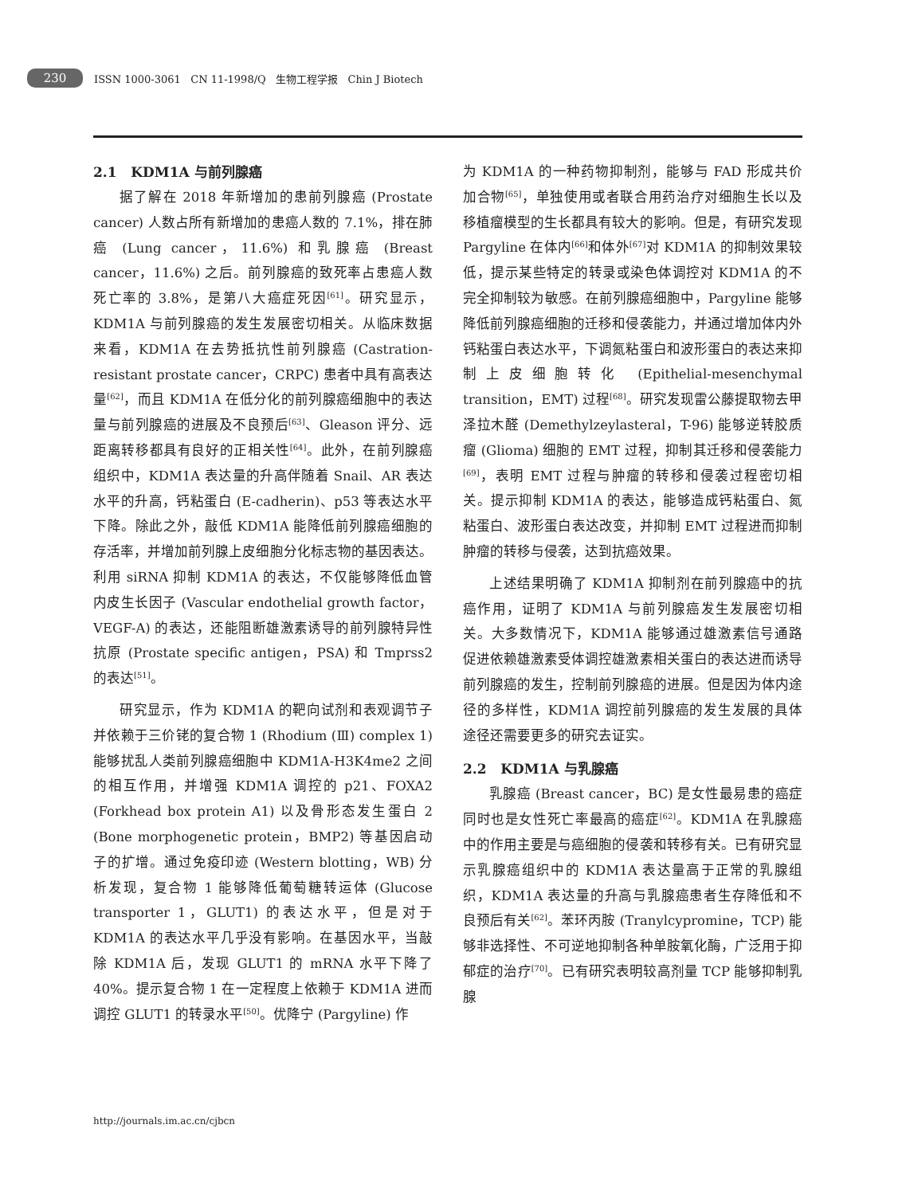230
ISSN 1000-3061 CN 11-1998/Q 生物工程学报 Chin J Biotech
2.1 KDM1A 与前列腺癌
据了解在 2018 年新增加的患前列腺癌 (Prostate cancer) 人数占所有新增加的患癌人数的 7.1%，排在肺癌 (Lung cancer，11.6%) 和乳腺癌 (Breast cancer，11.6%) 之后。前列腺癌的致死率占患癌人数死亡率的 3.8%，是第八大癌症死因<sup>[61]</sup>。研究显示，KDM1A 与前列腺癌的发生发展密切相关。从临床数据来看，KDM1A 在去势抵抗性前列腺癌 (Castration-resistant prostate cancer，CRPC) 患者中具有高表达量<sup>[62]</sup>，而且 KDM1A 在低分化的前列腺癌细胞中的表达量与前列腺癌的进展及不良预后<sup>[63]</sup>、Gleason 评分、远距离转移都具有良好的正相关性<sup>[64]</sup>。此外，在前列腺癌组织中，KDM1A 表达量的升高伴随着 Snail、AR 表达水平的升高，钙粘蛋白 (E-cadherin)、p53 等表达水平下降。除此之外，敲低 KDM1A 能降低前列腺癌细胞的存活率，并增加前列腺上皮细胞分化标志物的基因表达。利用 siRNA 抑制 KDM1A 的表达，不仅能够降低血管内皮生长因子 (Vascular endothelial growth factor，VEGF-A) 的表达，还能阻断雄激素诱导的前列腺特异性抗原 (Prostate specific antigen，PSA) 和 Tmprss2 的表达<sup>[51]</sup>。
研究显示，作为 KDM1A 的靶向试剂和表观调节子并依赖于三价铑的复合物 1 (Rhodium (Ⅲ) complex 1) 能够扰乱人类前列腺癌细胞中 KDM1A-H3K4me2 之间的相互作用，并增强 KDM1A 调控的 p21、FOXA2 (Forkhead box protein A1) 以及骨形态发生蛋白 2 (Bone morphogenetic protein，BMP2) 等基因启动子的扩增。通过免疫印迹 (Western blotting，WB) 分析发现，复合物 1 能够降低葡萄糖转运体 (Glucose transporter 1，GLUT1) 的表达水平，但是对于 KDM1A 的表达水平几乎没有影响。在基因水平，当敲除 KDM1A 后，发现 GLUT1 的 mRNA 水平下降了 40%。提示复合物 1 在一定程度上依赖于 KDM1A 进而调控 GLUT1 的转录水平<sup>[50]</sup>。优降宁 (Pargyline) 作
为 KDM1A 的一种药物抑制剂，能够与 FAD 形成共价加合物<sup>[65]</sup>，单独使用或者联合用药治疗对细胞生长以及移植瘤模型的生长都具有较大的影响。但是，有研究发现 Pargyline 在体内<sup>[66]</sup>和体外<sup>[67]</sup>对 KDM1A 的抑制效果较低，提示某些特定的转录或染色体调控对 KDM1A 的不完全抑制较为敏感。在前列腺癌细胞中，Pargyline 能够降低前列腺癌细胞的迁移和侵袭能力，并通过增加体内外钙粘蛋白表达水平，下调氮粘蛋白和波形蛋白的表达来抑制上皮细胞转化 (Epithelial-mesenchymal transition，EMT) 过程<sup>[68]</sup>。研究发现雷公藤提取物去甲泽拉木醛 (Demethylzeylasteral，T-96) 能够逆转胶质瘤 (Glioma) 细胞的 EMT 过程，抑制其迁移和侵袭能力<sup>[69]</sup>，表明 EMT 过程与肿瘤的转移和侵袭过程密切相关。提示抑制 KDM1A 的表达，能够造成钙粘蛋白、氮粘蛋白、波形蛋白表达改变，并抑制 EMT 过程进而抑制肿瘤的转移与侵袭，达到抗癌效果。
上述结果明确了 KDM1A 抑制剂在前列腺癌中的抗癌作用，证明了 KDM1A 与前列腺癌发生发展密切相关。大多数情况下，KDM1A 能够通过雄激素信号通路促进依赖雄激素受体调控雄激素相关蛋白的表达进而诱导前列腺癌的发生，控制前列腺癌的进展。但是因为体内途径的多样性，KDM1A 调控前列腺癌的发生发展的具体途径还需要更多的研究去证实。
2.2 KDM1A 与乳腺癌
乳腺癌 (Breast cancer，BC) 是女性最易患的癌症同时也是女性死亡率最高的癌症<sup>[62]</sup>。KDM1A 在乳腺癌中的作用主要是与癌细胞的侵袭和转移有关。已有研究显示乳腺癌组织中的 KDM1A 表达量高于正常的乳腺组织，KDM1A 表达量的升高与乳腺癌患者生存降低和不良预后有关<sup>[62]</sup>。苯环丙胺 (Tranylcypromine，TCP) 能够非选择性、不可逆地抑制各种单胺氧化酶，广泛用于抑郁症的治疗<sup>[70]</sup>。已有研究表明较高剂量 TCP 能够抑制乳腺
http://journals.im.ac.cn/cjbcn